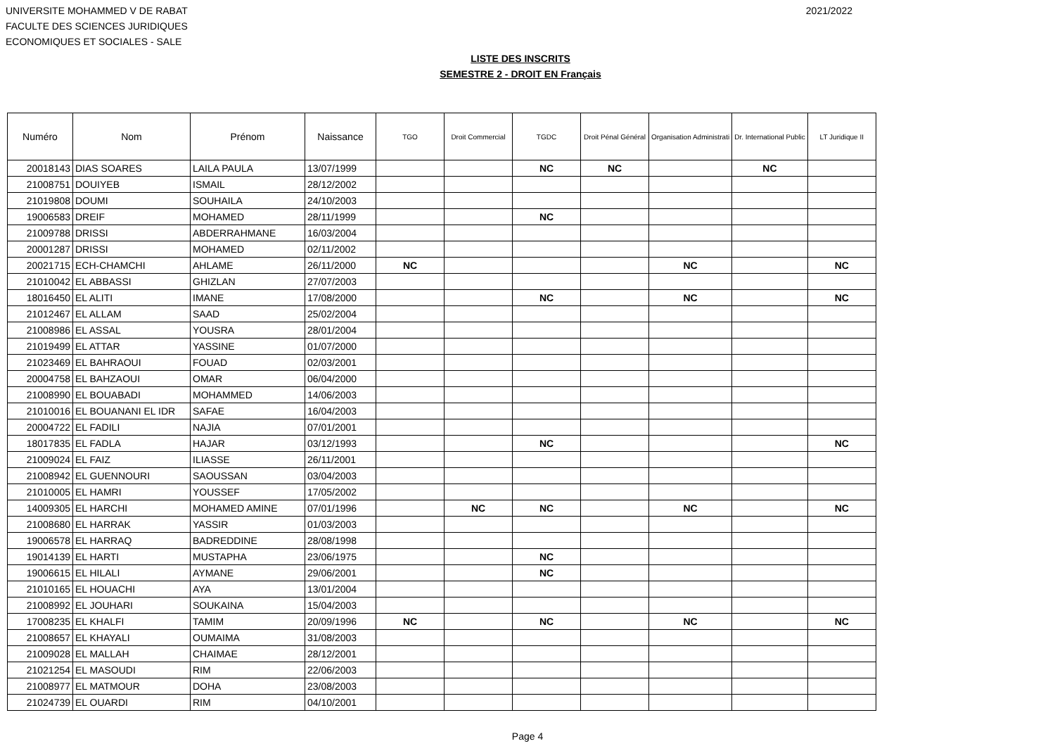UNIVERSITE MOHAMMED V DE RABAT
FACULTE DES SCIENCES JURIDIQUES
ECONOMIQUES ET SOCIALES - SALE
2021/2022
LISTE DES INSCRITS
SEMESTRE 2 - DROIT EN Français
| Numéro | Nom | Prénom | Naissance | TGO | Droit Commercial | TGDC | Droit Pénal Général | Organisation Administrati | Dr. International Public | LT Juridique II |
| --- | --- | --- | --- | --- | --- | --- | --- | --- | --- | --- |
| 20018143 | DIAS SOARES | LAILA PAULA | 13/07/1999 | | | NC | NC | | NC | |
| 21008751 | DOUIYEB | ISMAIL | 28/12/2002 | | | | | | | |
| 21019808 | DOUMI | SOUHAILA | 24/10/2003 | | | | | | | |
| 19006583 | DREIF | MOHAMED | 28/11/1999 | | | NC | | | | |
| 21009788 | DRISSI | ABDERRAHMANE | 16/03/2004 | | | | | | | |
| 20001287 | DRISSI | MOHAMED | 02/11/2002 | | | | | | | |
| 20021715 | ECH-CHAMCHI | AHLAME | 26/11/2000 | NC | | | | NC | | NC |
| 21010042 | EL ABBASSI | GHIZLAN | 27/07/2003 | | | | | | | |
| 18016450 | EL ALITI | IMANE | 17/08/2000 | | | NC | | NC | | NC |
| 21012467 | EL ALLAM | SAAD | 25/02/2004 | | | | | | | |
| 21008986 | EL ASSAL | YOUSRA | 28/01/2004 | | | | | | | |
| 21019499 | EL ATTAR | YASSINE | 01/07/2000 | | | | | | | |
| 21023469 | EL BAHRAOUI | FOUAD | 02/03/2001 | | | | | | | |
| 20004758 | EL BAHZAOUI | OMAR | 06/04/2000 | | | | | | | |
| 21008990 | EL BOUABADI | MOHAMMED | 14/06/2003 | | | | | | | |
| 21010016 | EL BOUANANI EL IDR | SAFAE | 16/04/2003 | | | | | | | |
| 20004722 | EL FADILI | NAJIA | 07/01/2001 | | | | | | | |
| 18017835 | EL FADLA | HAJAR | 03/12/1993 | | | NC | | | | NC |
| 21009024 | EL FAIZ | ILIASSE | 26/11/2001 | | | | | | | |
| 21008942 | EL GUENNOURI | SAOUSSAN | 03/04/2003 | | | | | | | |
| 21010005 | EL HAMRI | YOUSSEF | 17/05/2002 | | | | | | | |
| 14009305 | EL HARCHI | MOHAMED AMINE | 07/01/1996 | | NC | NC | | NC | | NC |
| 21008680 | EL HARRAK | YASSIR | 01/03/2003 | | | | | | | |
| 19006578 | EL HARRAQ | BADREDDINE | 28/08/1998 | | | | | | | |
| 19014139 | EL HARTI | MUSTAPHA | 23/06/1975 | | | NC | | | | |
| 19006615 | EL HILALI | AYMANE | 29/06/2001 | | | NC | | | | |
| 21010165 | EL HOUACHI | AYA | 13/01/2004 | | | | | | | |
| 21008992 | EL JOUHARI | SOUKAINA | 15/04/2003 | | | | | | | |
| 17008235 | EL KHALFI | TAMIM | 20/09/1996 | NC | | NC | | NC | | NC |
| 21008657 | EL KHAYALI | OUMAIMA | 31/08/2003 | | | | | | | |
| 21009028 | EL MALLAH | CHAIMAE | 28/12/2001 | | | | | | | |
| 21021254 | EL MASOUDI | RIM | 22/06/2003 | | | | | | | |
| 21008977 | EL MATMOUR | DOHA | 23/08/2003 | | | | | | | |
| 21024739 | EL OUARDI | RIM | 04/10/2001 | | | | | | | |
Page 4